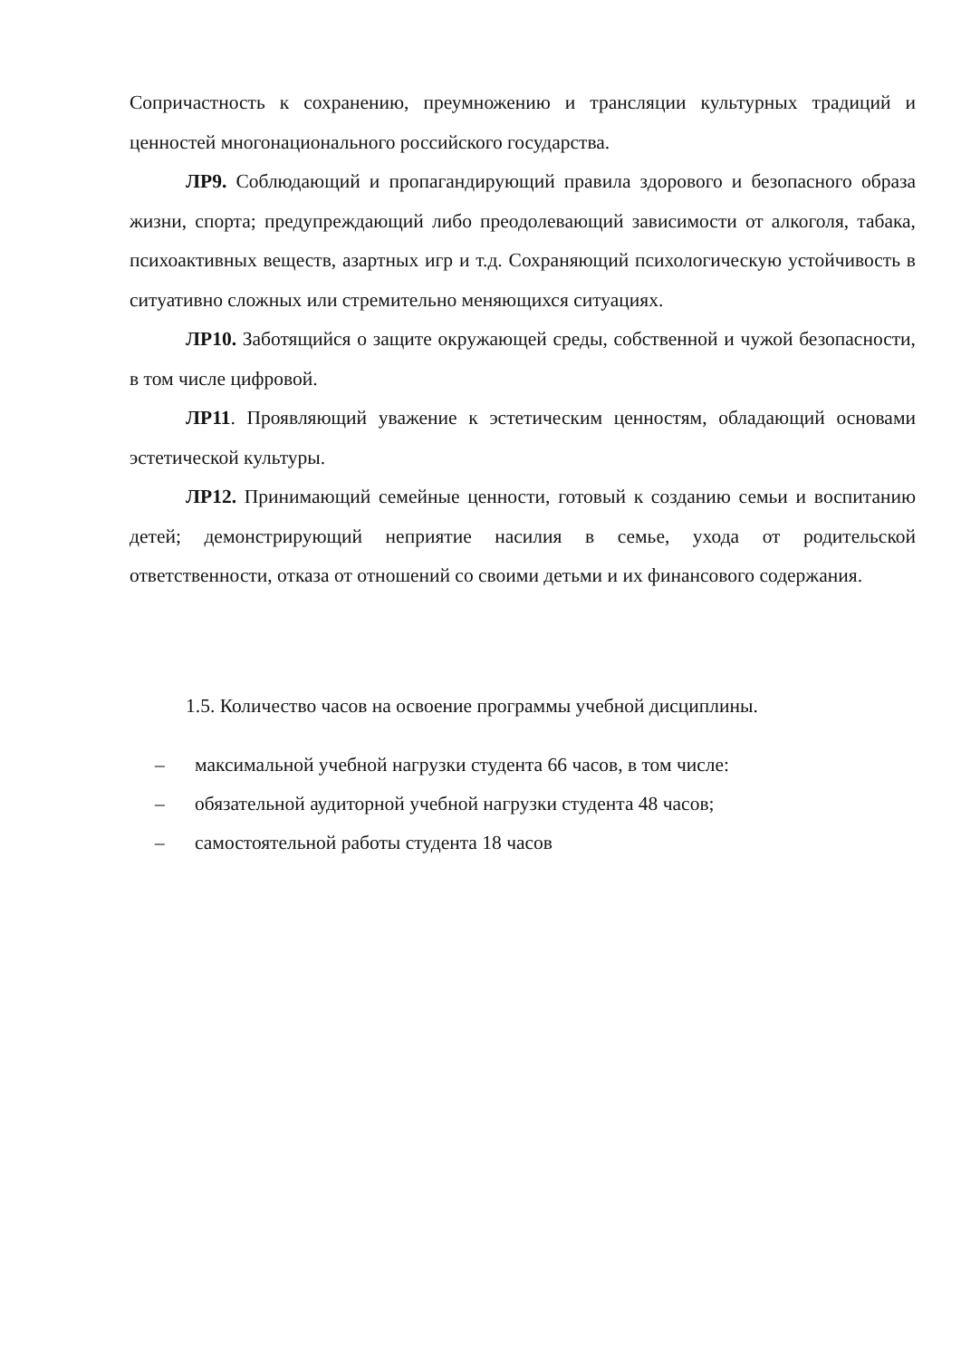Сопричастность к сохранению, преумножению и трансляции культурных традиций и ценностей многонационального российского государства.
ЛР9. Соблюдающий и пропагандирующий правила здорового и безопасного образа жизни, спорта; предупреждающий либо преодолевающий зависимости от алкоголя, табака, психоактивных веществ, азартных игр и т.д. Сохраняющий психологическую устойчивость в ситуативно сложных или стремительно меняющихся ситуациях.
ЛР10. Заботящийся о защите окружающей среды, собственной и чужой безопасности, в том числе цифровой.
ЛР11. Проявляющий уважение к эстетическим ценностям, обладающий основами эстетической культуры.
ЛР12. Принимающий семейные ценности, готовый к созданию семьи и воспитанию детей; демонстрирующий неприятие насилия в семье, ухода от родительской ответственности, отказа от отношений со своими детьми и их финансового содержания.
1.5. Количество часов на освоение программы учебной дисциплины.
– максимальной учебной нагрузки студента 66 часов, в том числе:
– обязательной аудиторной учебной нагрузки студента 48 часов;
– самостоятельной работы студента 18 часов